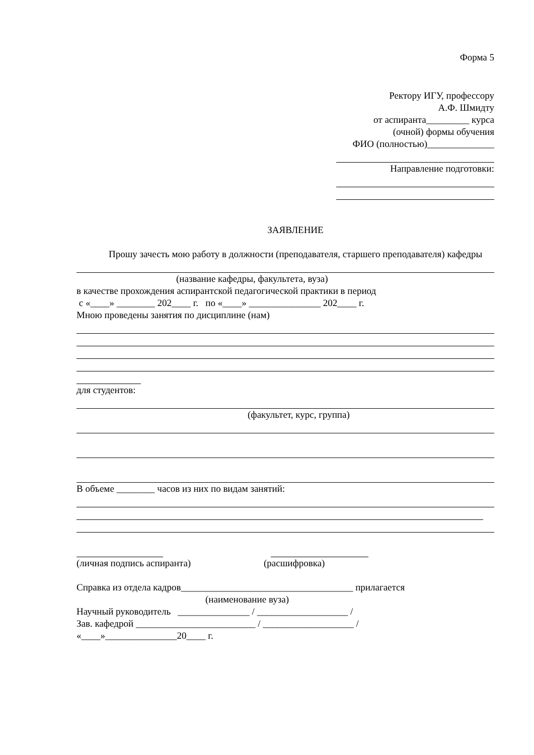Форма 5
Ректору ИГУ, профессору
А.Ф. Шмидту
от аспиранта_________ курса
(очной) формы обучения
ФИО (полностью)______________
Направление подготовки:
ЗАЯВЛЕНИЕ
Прошу зачесть мою работу в должности (преподавателя, старшего преподавателя) кафедры
(название кафедры, факультета, вуза)
в качестве прохождения аспирантской педагогической практики в период
с «____» ________ 202____ г. по «____» _______________ 202____ г.
Мною проведены занятия по дисциплине (нам)
для студентов:
(факультет, курс, группа)
В объеме ________ часов из них по видам занятий:
(личная подпись аспиранта) (расшифровка)
Справка из отдела кадров____________________________________ прилагается
(наименование вуза)
Научный руководитель _______________ / ___________________ /
Зав. кафедрой _________________________ / ___________________ /
«____»_______________20____ г.